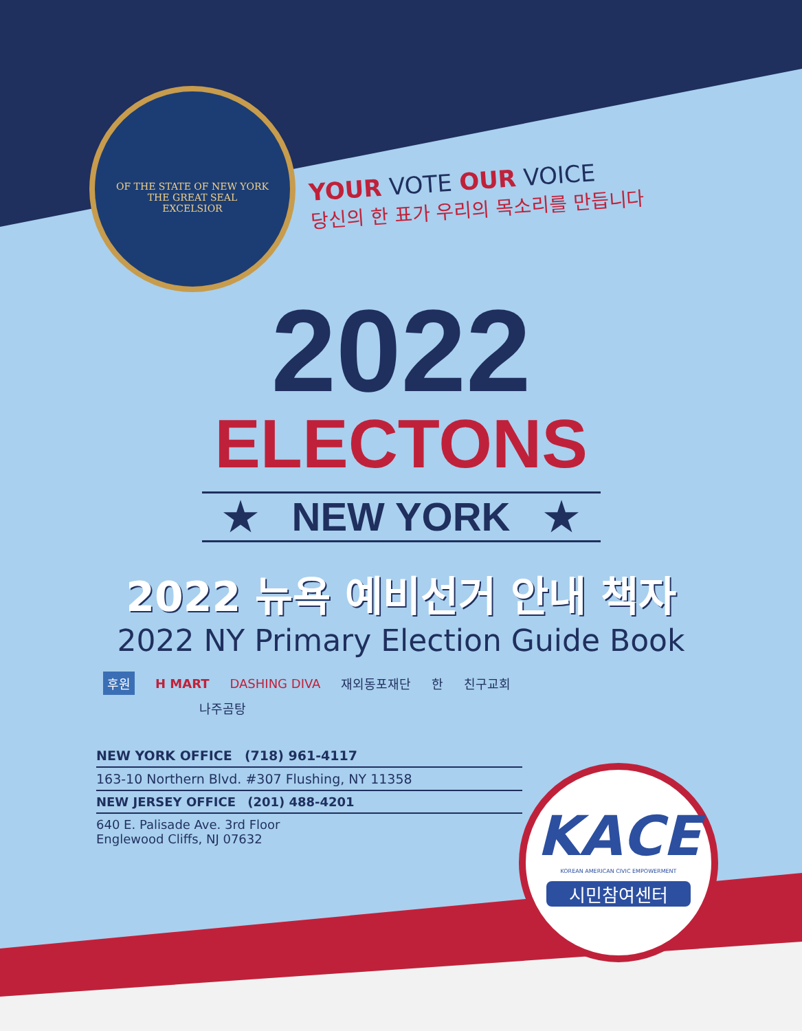OF THE STATE OF NEW YORK
THE GREAT SEAL
EXCELSIOR
YOUR VOTE OUR VOICE
당신의 한 표가 우리의 목소리를 만듭니다
2022
ELECTONS
★ NEW YORK ★
2022 뉴욕 예비선거 안내 책자
2022 NY Primary Election Guide Book
후원 H MART DASHING DIVA 재외동포재단 한 친구교회
나주곰탕
NEW YORK OFFICE (718) 961-4117
163-10 Northern Blvd. #307 Flushing, NY 11358
NEW JERSEY OFFICE (201) 488-4201
640 E. Palisade Ave. 3rd Floor
Englewood Cliffs, NJ 07632
KACE
KOREAN AMERICAN CIVIC EMPOWERMENT
시민참여센터